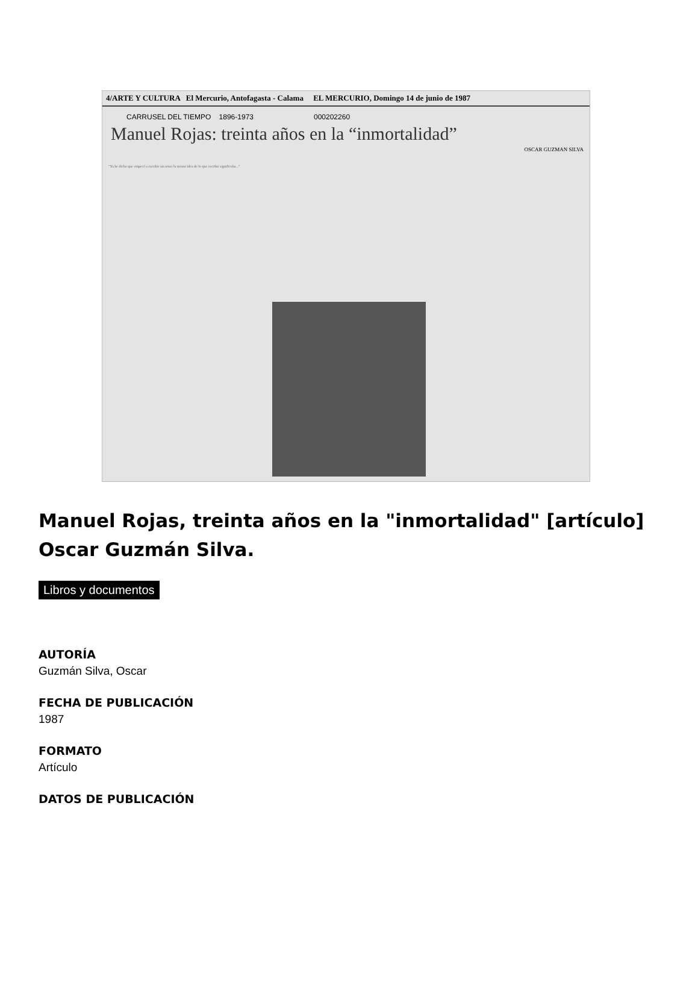4/ARTE Y CULTURA El Mercurio, Antofagasta - Calama EL MERCURIO, Domingo 14 de junio de 1987
CARRUSEL DEL TIEMPO 1896-1973 000202260
Manuel Rojas: treinta años en la “inmortalidad”
OSCAR GUZMAN SILVA
"Ya he dicho que empecé a escribir sin tener la menor idea de lo que escribir significaba..."
Manuel Rojas, treinta años en la "inmortalidad" [artículo] Oscar Guzmán Silva.
Libros y documentos
AUTORÍA
Guzmán Silva, Oscar
FECHA DE PUBLICACIÓN
1987
FORMATO
Artículo
DATOS DE PUBLICACIÓN